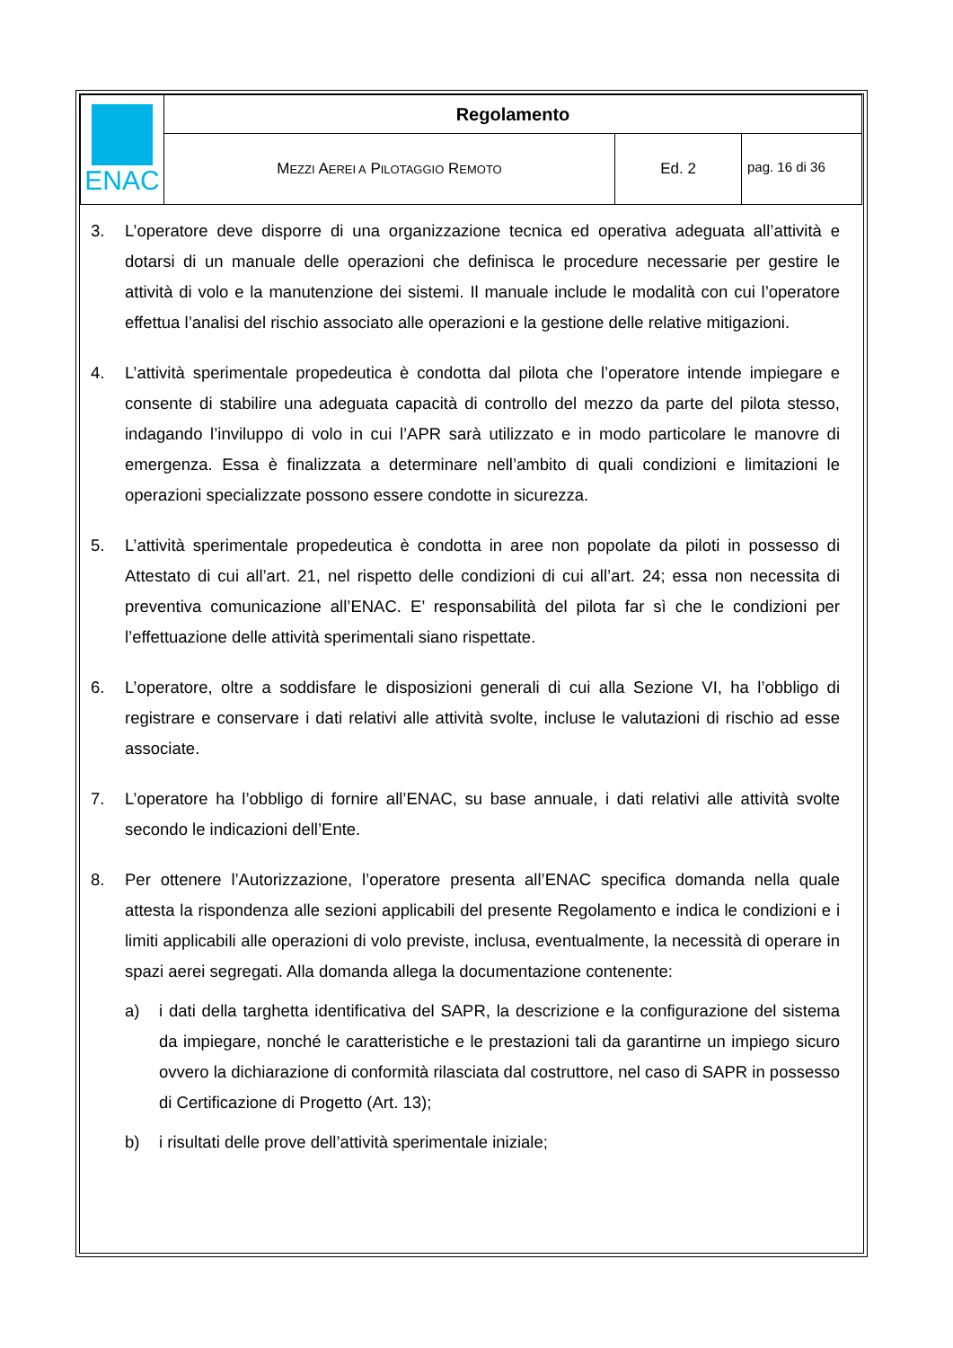| ENAC | Regolamento | | |
| | M EZZI A EREI A P ILOTAGGIO R EMOTO | Ed. 2 | pag. 16 di 36 |
3. L’operatore deve disporre di una organizzazione tecnica ed operativa adeguata all’attività e dotarsi di un manuale delle operazioni che definisca le procedure necessarie per gestire le attività di volo e la manutenzione dei sistemi. Il manuale include le modalità con cui l’operatore effettua l’analisi del rischio associato alle operazioni e la gestione delle relative mitigazioni.
4. L’attività sperimentale propedeutica è condotta dal pilota che l’operatore intende impiegare e consente di stabilire una adeguata capacità di controllo del mezzo da parte del pilota stesso, indagando l’inviluppo di volo in cui l’APR sarà utilizzato e in modo particolare le manovre di emergenza. Essa è finalizzata a determinare nell’ambito di quali condizioni e limitazioni le operazioni specializzate possono essere condotte in sicurezza.
5. L’attività sperimentale propedeutica è condotta in aree non popolate da piloti in possesso di Attestato di cui all’art. 21, nel rispetto delle condizioni di cui all’art. 24; essa non necessita di preventiva comunicazione all’ENAC. E’ responsabilità del pilota far sì che le condizioni per l’effettuazione delle attività sperimentali siano rispettate.
6. L’operatore, oltre a soddisfare le disposizioni generali di cui alla Sezione VI, ha l’obbligo di registrare e conservare i dati relativi alle attività svolte, incluse le valutazioni di rischio ad esse associate.
7. L’operatore ha l’obbligo di fornire all’ENAC, su base annuale, i dati relativi alle attività svolte secondo le indicazioni dell’Ente.
8. Per ottenere l’Autorizzazione, l’operatore presenta all’ENAC specifica domanda nella quale attesta la rispondenza alle sezioni applicabili del presente Regolamento e indica le condizioni e i limiti applicabili alle operazioni di volo previste, inclusa, eventualmente, la necessità di operare in spazi aerei segregati. Alla domanda allega la documentazione contenente:
a) i dati della targhetta identificativa del SAPR, la descrizione e la configurazione del sistema da impiegare, nonché le caratteristiche e le prestazioni tali da garantirne un impiego sicuro ovvero la dichiarazione di conformità rilasciata dal costruttore, nel caso di SAPR in possesso di Certificazione di Progetto (Art. 13);
b) i risultati delle prove dell’attività sperimentale iniziale;